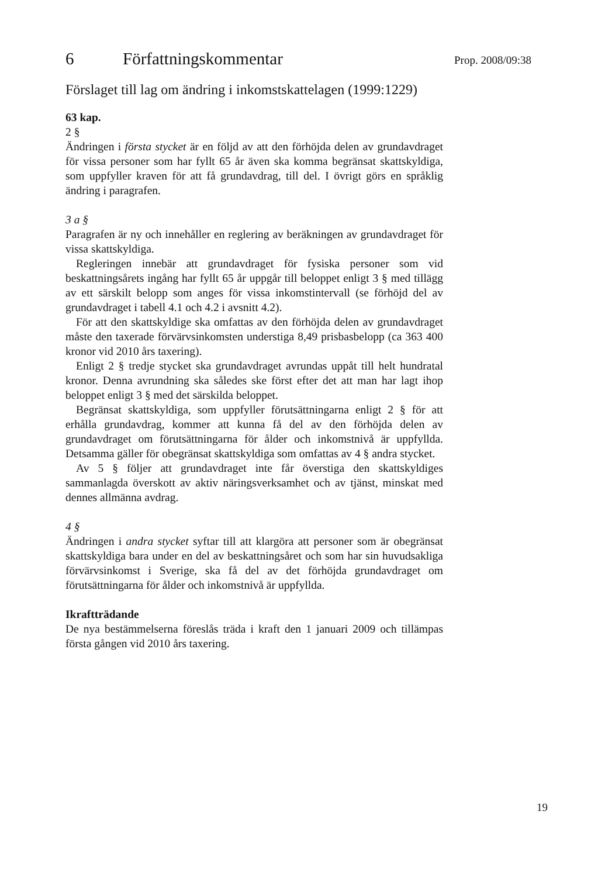6 Författningskommentar
Förslaget till lag om ändring i inkomstskattelagen (1999:1229)
63 kap.
2 §
Ändringen i första stycket är en följd av att den förhöjda delen av grundavdraget för vissa personer som har fyllt 65 år även ska komma begränsat skattskyldiga, som uppfyller kraven för att få grundavdrag, till del. I övrigt görs en språklig ändring i paragrafen.
3 a §
Paragrafen är ny och innehåller en reglering av beräkningen av grundavdraget för vissa skattskyldiga.
Regleringen innebär att grundavdraget för fysiska personer som vid beskattningsårets ingång har fyllt 65 år uppgår till beloppet enligt 3 § med tillägg av ett särskilt belopp som anges för vissa inkomstintervall (se förhöjd del av grundavdraget i tabell 4.1 och 4.2 i avsnitt 4.2).
För att den skattskyldige ska omfattas av den förhöjda delen av grundavdraget måste den taxerade förvärvsinkomsten understiga 8,49 prisbasbelopp (ca 363 400 kronor vid 2010 års taxering).
Enligt 2 § tredje stycket ska grundavdraget avrundas uppåt till helt hundratal kronor. Denna avrundning ska således ske först efter det att man har lagt ihop beloppet enligt 3 § med det särskilda beloppet.
Begränsat skattskyldiga, som uppfyller förutsättningarna enligt 2 § för att erhålla grundavdrag, kommer att kunna få del av den förhöjda delen av grundavdraget om förutsättningarna för ålder och inkomstnivå är uppfyllda. Detsamma gäller för obegränsat skattskyldiga som omfattas av 4 § andra stycket.
Av 5 § följer att grundavdraget inte får överstiga den skattskyldiges sammanlagda överskott av aktiv näringsverksamhet och av tjänst, minskat med dennes allmänna avdrag.
4 §
Ändringen i andra stycket syftar till att klargöra att personer som är obegränsat skattskyldiga bara under en del av beskattningsåret och som har sin huvudsakliga förvärvsinkomst i Sverige, ska få del av det förhöjda grundavdraget om förutsättningarna för ålder och inkomstnivå är uppfyllda.
Ikraftträdande
De nya bestämmelserna föreslås träda i kraft den 1 januari 2009 och tillämpas första gången vid 2010 års taxering.
Prop. 2008/09:38
19